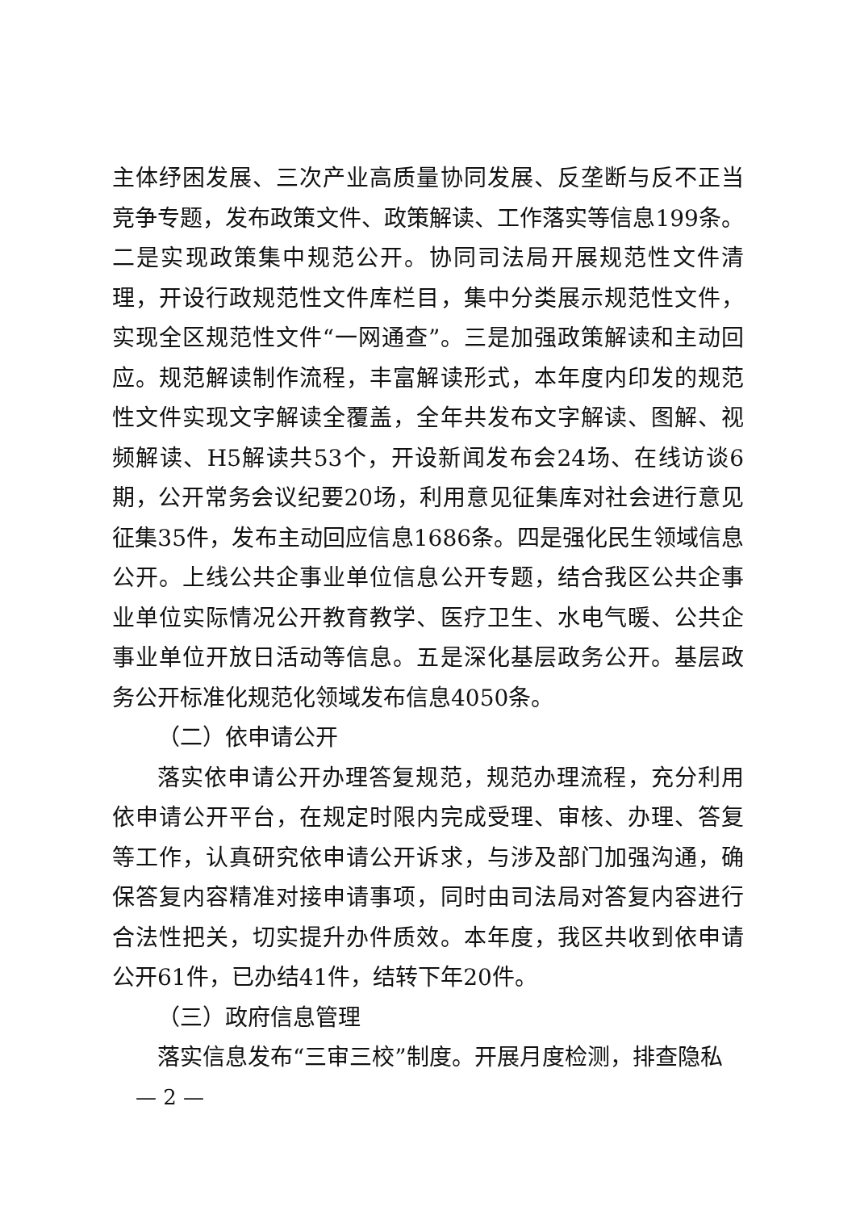主体纾困发展、三次产业高质量协同发展、反垄断与反不正当竞争专题，发布政策文件、政策解读、工作落实等信息199条。二是实现政策集中规范公开。协同司法局开展规范性文件清理，开设行政规范性文件库栏目，集中分类展示规范性文件，实现全区规范性文件“一网通查”。三是加强政策解读和主动回应。规范解读制作流程，丰富解读形式，本年度内印发的规范性文件实现文字解读全覆盖，全年共发布文字解读、图解、视频解读、H5解读共53个，开设新闻发布会24场、在线访谈6期，公开常务会议纪要20场，利用意见征集库对社会进行意见征集35件，发布主动回应信息1686条。四是强化民生领域信息公开。上线公共企事业单位信息公开专题，结合我区公共企事业单位实际情况公开教育教学、医疗卫生、水电气暖、公共企事业单位开放日活动等信息。五是深化基层政务公开。基层政务公开标准化规范化领域发布信息4050条。
（二）依申请公开
落实依申请公开办理答复规范，规范办理流程，充分利用依申请公开平台，在规定时限内完成受理、审核、办理、答复等工作，认真研究依申请公开诉求，与涉及部门加强沟通，确保答复内容精准对接申请事项，同时由司法局对答复内容进行合法性把关，切实提升办件质效。本年度，我区共收到依申请公开61件，已办结41件，结转下年20件。
（三）政府信息管理
落实信息发布“三审三校”制度。开展月度检测，排查隐私
— 2 —